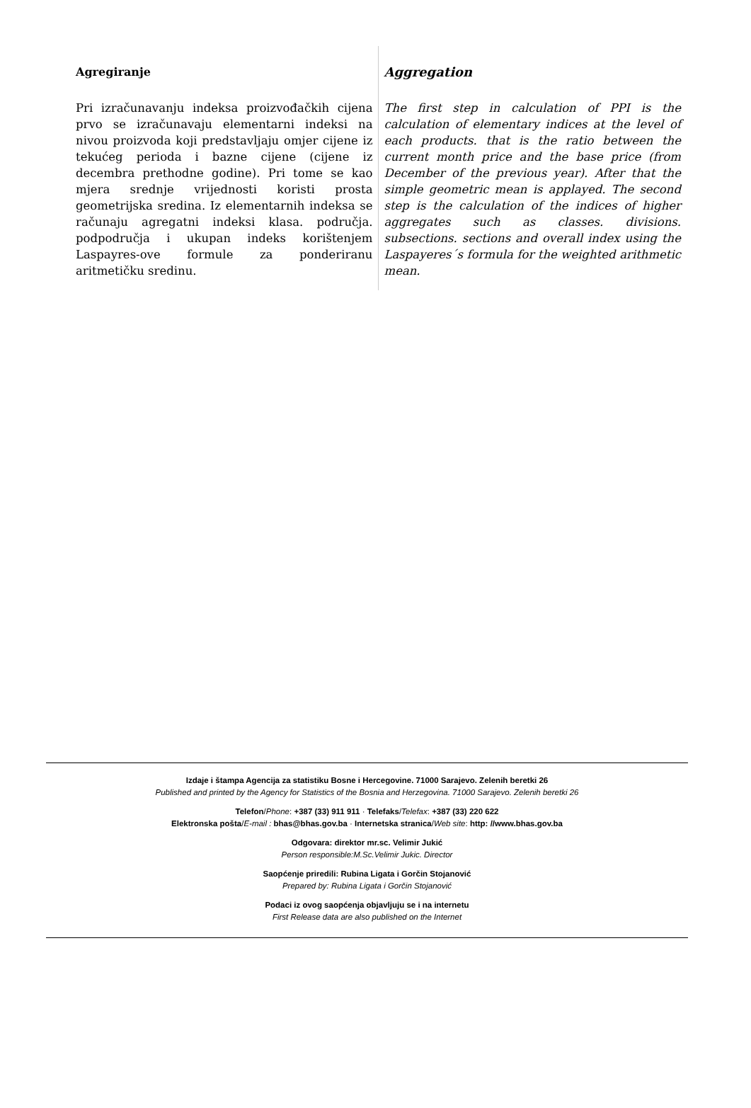Agregiranje
Pri izračunavanju indeksa proizvođačkih cijena prvo se izračunavaju elementarni indeksi na nivou proizvoda koji predstavljaju omjer cijene iz tekućeg perioda i bazne cijene (cijene iz decembra prethodne godine). Pri tome se kao mjera srednje vrijednosti koristi prosta geometrijska sredina. Iz elementarnih indeksa se računaju agregatni indeksi klasa. područja. podpodručja i ukupan indeks korištenjem Laspayres-ove formule za ponderiranu aritmetičku sredinu.
Aggregation
The first step in calculation of PPI is the calculation of elementary indices at the level of each products. that is the ratio between the current month price and the base price (from December of the previous year). After that the simple geometric mean is applayed. The second step is the calculation of the indices of higher aggregates such as classes. divisions. subsections. sections and overall index using the Laspayeres´s formula for the weighted arithmetic mean.
Izdaje i štampa Agencija za statistiku Bosne i Hercegovine. 71000 Sarajevo. Zelenih beretki 26
Published and printed by the Agency for Statistics of the Bosnia and Herzegovina. 71000 Sarajevo. Zelenih beretki 26
Telefon/Phone: +387 (33) 911 911 · Telefaks/Telefax: +387 (33) 220 622
Elektronska pošta/E-mail : bhas@bhas.gov.ba · Internetska stranica/Web site: http: //www.bhas.gov.ba
Odgovara: direktor mr.sc. Velimir Jukić
Person responsible:M.Sc.Velimir Jukic. Director
Saopćenje priredili: Rubina Ligata i Gorčin Stojanović
Prepared by: Rubina Ligata i Gorčin Stojanović
Podaci iz ovog saopćenja objavljuju se i na internetu
First Release data are also published on the Internet